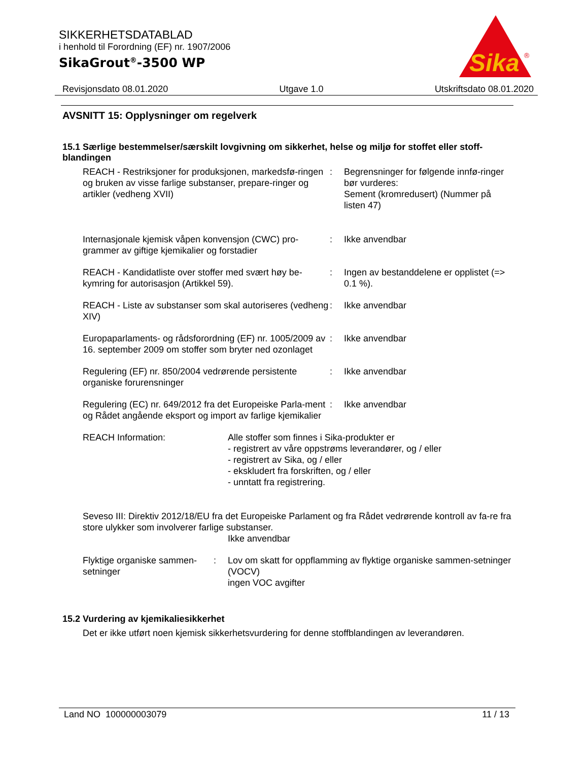SIKKERHETSDATABLAD
i henhold til Forordning (EF) nr. 1907/2006
SikaGrout<sup>®</sup>-3500 WP
Sika
®
Revisjonsdato 08.01.2020 Utgave 1.0 Utskriftsdato 08.01.2020
AVSNITT 15: Opplysninger om regelverk
15.1 Særlige bestemmelser/særskilt lovgivning om sikkerhet, helse og miljø for stoffet eller stoff-blandingen
REACH - Restriksjoner for produksjonen, markedsfø-ringen og bruken av visse farlige substanser, prepare-ringer og artikler (vedheng XVII)
: Begrensninger for følgende innfø-ringer bør vurderes:
Sement (kromredusert) (Nummer på listen 47)
Internasjonale kjemisk våpen konvensjon (CWC) pro-grammer av giftige kjemikalier og forstadier
: Ikke anvendbar
REACH - Kandidatliste over stoffer med svært høy be-kymring for autorisasjon (Artikkel 59).
: Ingen av bestanddelene er opplistet (=> 0.1 %).
REACH - Liste av substanser som skal autoriseres (vedheng XIV)
: Ikke anvendbar
Europaparlaments- og rådsforordning (EF) nr. 1005/2009 av 16. september 2009 om stoffer som bryter ned ozonlaget
: Ikke anvendbar
Regulering (EF) nr. 850/2004 vedrørende persistente organiske forurensninger
: Ikke anvendbar
Regulering (EC) nr. 649/2012 fra det Europeiske Parla-ment og Rådet angående eksport og import av farlige kjemikalier
: Ikke anvendbar
REACH Information: Alle stoffer som finnes i Sika-produkter er
- registrert av våre oppstrøms leverandører, og / eller
- registrert av Sika, og / eller
- ekskludert fra forskriften, og / eller
- unntatt fra registrering.
Seveso III: Direktiv 2012/18/EU fra det Europeiske Parlament og fra Rådet vedrørende kontroll av fa-re fra store ulykker som involverer farlige substanser.
Ikke anvendbar
Flyktige organiske sammen-setninger
: Lov om skatt for oppflamming av flyktige organiske sammen-setninger (VOCV)
ingen VOC avgifter
15.2 Vurdering av kjemikaliesikkerhet
Det er ikke utført noen kjemisk sikkerhetsvurdering for denne stoffblandingen av leverandøren.
Land NO 100000003079 11 / 13